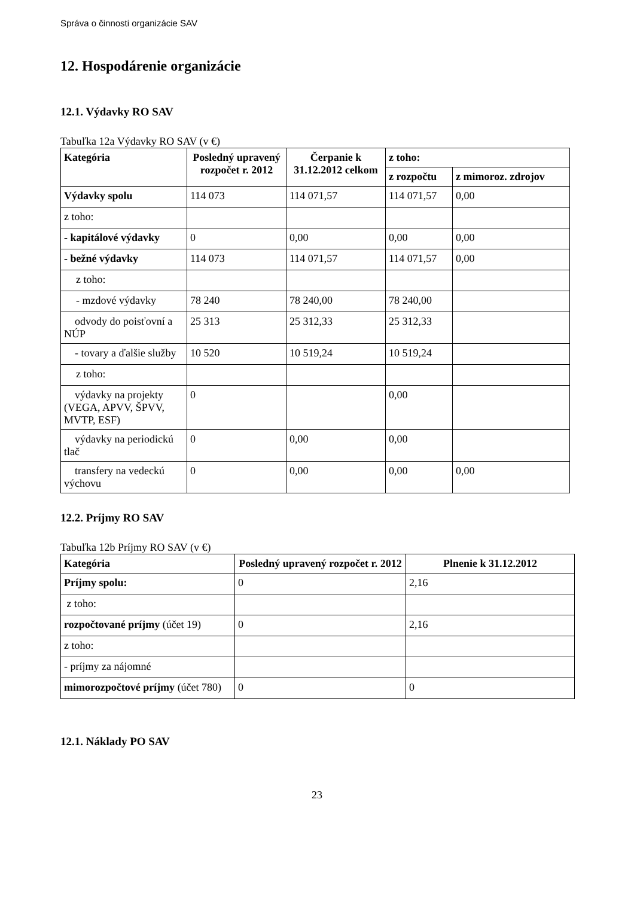Správa o činnosti organizácie SAV
12. Hospodárenie organizácie
12.1. Výdavky RO SAV
Tabuľka 12a Výdavky RO SAV (v €)
| Kategória | Posledný upravený rozpočet r. 2012 | Čerpanie k 31.12.2012 celkom | z toho: | |
| --- | --- | --- | --- | --- |
| | | | z rozpočtu | z mimoroz. zdrojov |
| Výdavky spolu | 114 073 | 114 071,57 | 114 071,57 | 0,00 |
| z toho: | | | | |
| - kapitálové výdavky | 0 | 0,00 | 0,00 | 0,00 |
| - bežné výdavky | 114 073 | 114 071,57 | 114 071,57 | 0,00 |
| z toho: | | | | |
| - mzdové výdavky | 78 240 | 78 240,00 | 78 240,00 | |
| odvody do poisťovní a NÚP | 25 313 | 25 312,33 | 25 312,33 | |
| - tovary a ďalšie služby | 10 520 | 10 519,24 | 10 519,24 | |
| z toho: | | | | |
| výdavky na projekty (VEGA, APVV, ŠPVV, MVTP, ESF) | 0 | | 0,00 | |
| výdavky na periodickú tlač | 0 | 0,00 | 0,00 | |
| transfery na vedeckú výchovu | 0 | 0,00 | 0,00 | 0,00 |
12.2. Príjmy RO SAV
Tabuľka 12b Príjmy RO SAV (v €)
| Kategória | Posledný upravený rozpočet r. 2012 | Plnenie k 31.12.2012 |
| --- | --- | --- |
| Príjmy spolu: | 0 | 2,16 |
| z toho: | | |
| rozpočtované príjmy (účet 19) | 0 | 2,16 |
| z toho: | | |
| - príjmy za nájomné | | |
| mimorozpočtové príjmy (účet 780) | 0 | 0 |
12.1. Náklady PO SAV
23